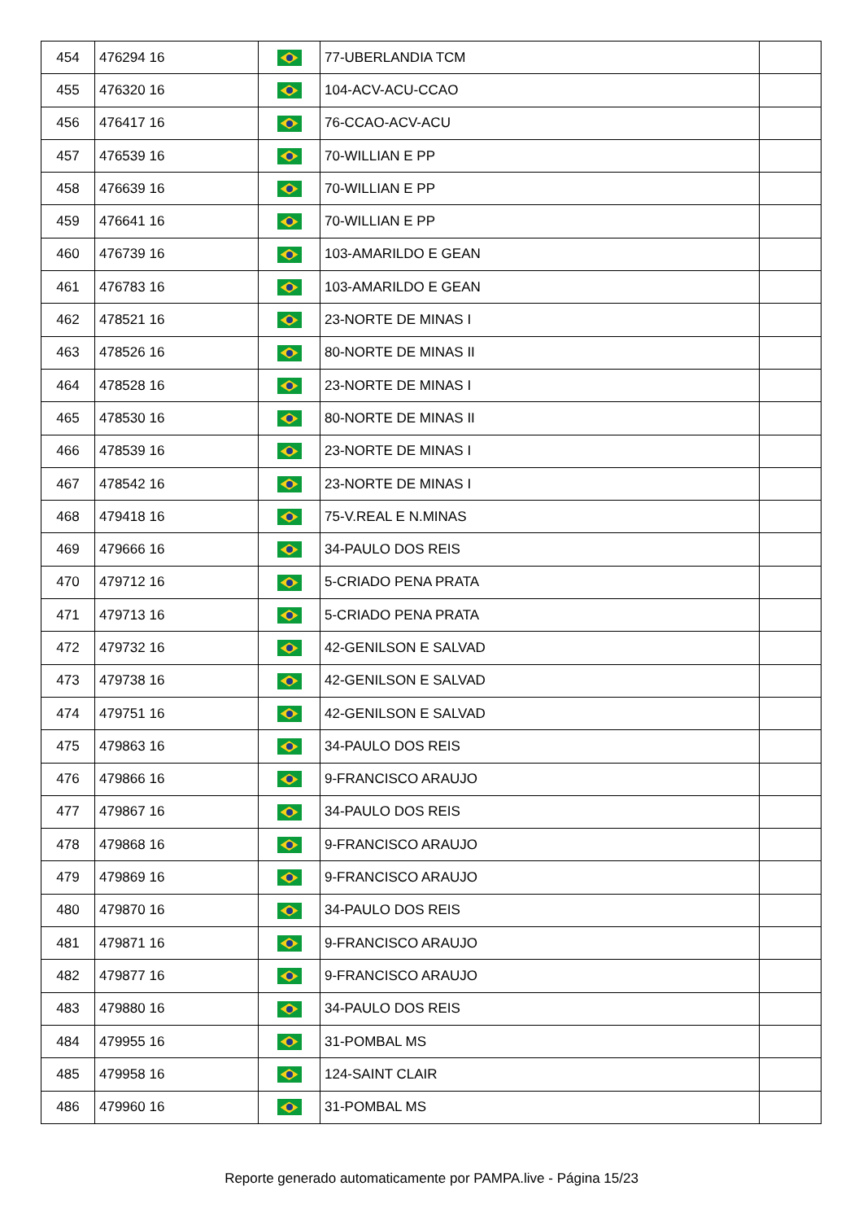| 454 | 476294 16 | | 77-UBERLANDIA TCM | |
| 455 | 476320 16 | | 104-ACV-ACU-CCAO | |
| 456 | 476417 16 | | 76-CCAO-ACV-ACU | |
| 457 | 476539 16 | | 70-WILLIAN E PP | |
| 458 | 476639 16 | | 70-WILLIAN E PP | |
| 459 | 476641 16 | | 70-WILLIAN E PP | |
| 460 | 476739 16 | | 103-AMARILDO E GEAN | |
| 461 | 476783 16 | | 103-AMARILDO E GEAN | |
| 462 | 478521 16 | | 23-NORTE DE MINAS I | |
| 463 | 478526 16 | | 80-NORTE DE MINAS II | |
| 464 | 478528 16 | | 23-NORTE DE MINAS I | |
| 465 | 478530 16 | | 80-NORTE DE MINAS II | |
| 466 | 478539 16 | | 23-NORTE DE MINAS I | |
| 467 | 478542 16 | | 23-NORTE DE MINAS I | |
| 468 | 479418 16 | | 75-V.REAL E N.MINAS | |
| 469 | 479666 16 | | 34-PAULO DOS REIS | |
| 470 | 479712 16 | | 5-CRIADO PENA PRATA | |
| 471 | 479713 16 | | 5-CRIADO PENA PRATA | |
| 472 | 479732 16 | | 42-GENILSON E SALVAD | |
| 473 | 479738 16 | | 42-GENILSON E SALVAD | |
| 474 | 479751 16 | | 42-GENILSON E SALVAD | |
| 475 | 479863 16 | | 34-PAULO DOS REIS | |
| 476 | 479866 16 | | 9-FRANCISCO ARAUJO | |
| 477 | 479867 16 | | 34-PAULO DOS REIS | |
| 478 | 479868 16 | | 9-FRANCISCO ARAUJO | |
| 479 | 479869 16 | | 9-FRANCISCO ARAUJO | |
| 480 | 479870 16 | | 34-PAULO DOS REIS | |
| 481 | 479871 16 | | 9-FRANCISCO ARAUJO | |
| 482 | 479877 16 | | 9-FRANCISCO ARAUJO | |
| 483 | 479880 16 | | 34-PAULO DOS REIS | |
| 484 | 479955 16 | | 31-POMBAL MS | |
| 485 | 479958 16 | | 124-SAINT CLAIR | |
| 486 | 479960 16 | | 31-POMBAL MS | |
Reporte generado automaticamente por PAMPA.live - Página 15/23